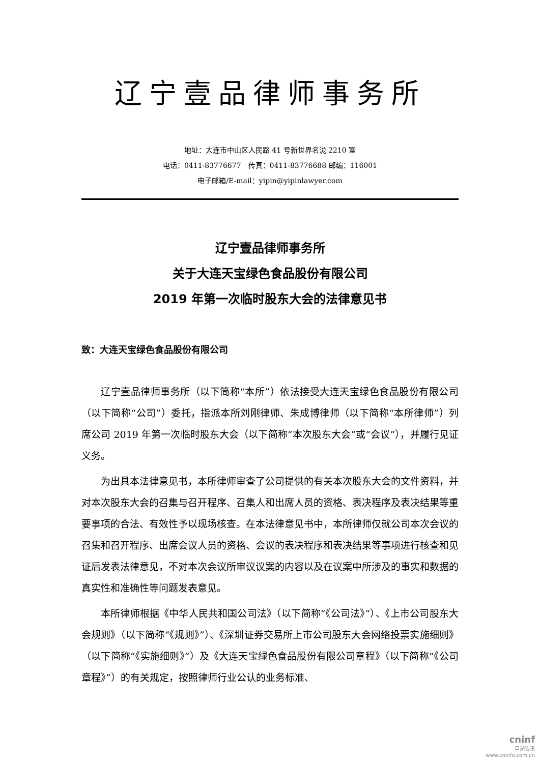辽宁壹品律师事务所
地址：大连市中山区人民路 41 号新世界名泷 2210 室
电话：0411-83776677　传真：0411-83776688 邮编：116001
电子邮箱/E-mail：yipin@yipinlawyer.com
辽宁壹品律师事务所
关于大连天宝绿色食品股份有限公司
2019 年第一次临时股东大会的法律意见书
致：大连天宝绿色食品股份有限公司
辽宁壹品律师事务所（以下简称“本所”）依法接受大连天宝绿色食品股份有限公司（以下简称“公司”）委托，指派本所刘刚律师、朱成博律师（以下简称“本所律师”）列席公司 2019 年第一次临时股东大会（以下简称“本次股东大会”或“会议”），并履行见证义务。
为出具本法律意见书，本所律师审查了公司提供的有关本次股东大会的文件资料，并对本次股东大会的召集与召开程序、召集人和出席人员的资格、表决程序及表决结果等重要事项的合法、有效性予以现场核查。在本法律意见书中，本所律师仅就公司本次会议的召集和召开程序、出席会议人员的资格、会议的表决程序和表决结果等事项进行核查和见证后发表法律意见，不对本次会议所审议议案的内容以及在议案中所涉及的事实和数据的真实性和准确性等问题发表意见。
本所律师根据《中华人民共和国公司法》（以下简称“《公司法》”）、《上市公司股东大会规则》（以下简称“《规则》”）、《深圳证券交易所上市公司股东大会网络投票实施细则》（以下简称“《实施细则》”）及《大连天宝绿色食品股份有限公司章程》（以下简称“《公司章程》”）的有关规定，按照律师行业公认的业务标准、
cninf
巨潮资讯
www.cninfo.com.cn